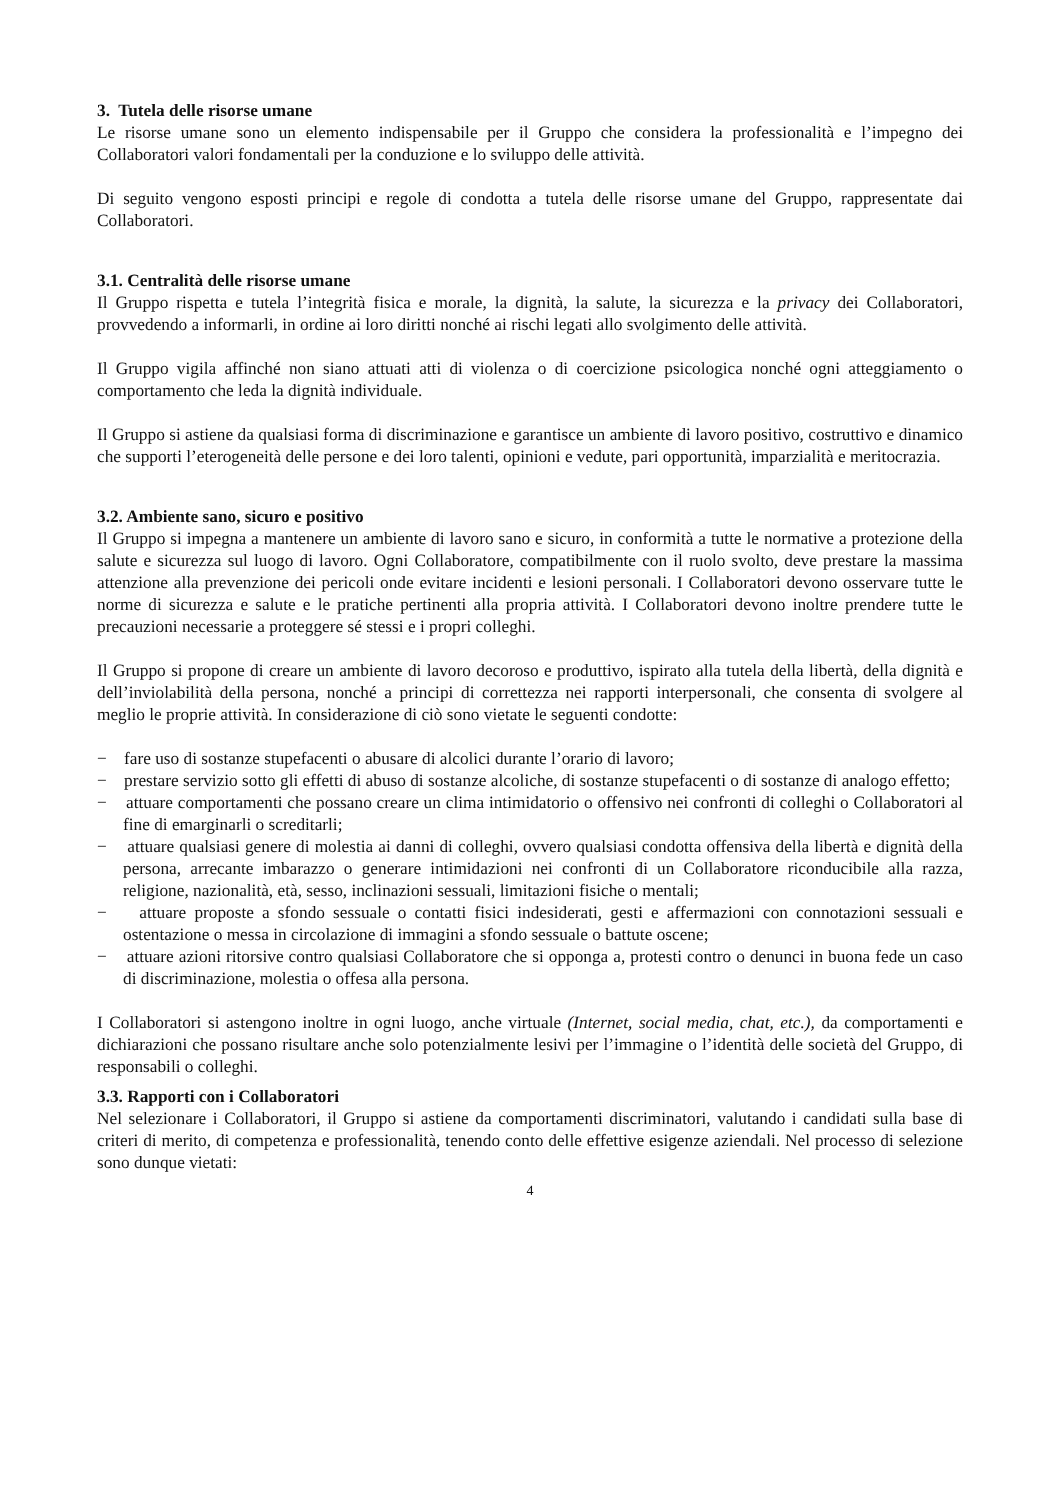3. Tutela delle risorse umane
Le risorse umane sono un elemento indispensabile per il Gruppo che considera la professionalità e l’impegno dei Collaboratori valori fondamentali per la conduzione e lo sviluppo delle attività.
Di seguito vengono esposti principi e regole di condotta a tutela delle risorse umane del Gruppo, rappresentate dai Collaboratori.
3.1. Centralità delle risorse umane
Il Gruppo rispetta e tutela l’integrità fisica e morale, la dignità, la salute, la sicurezza e la privacy dei Collaboratori, provvedendo a informarli, in ordine ai loro diritti nonché ai rischi legati allo svolgimento delle attività.
Il Gruppo vigila affinché non siano attuati atti di violenza o di coercizione psicologica nonché ogni atteggiamento o comportamento che leda la dignità individuale.
Il Gruppo si astiene da qualsiasi forma di discriminazione e garantisce un ambiente di lavoro positivo, costruttivo e dinamico che supporti l’eterogeneità delle persone e dei loro talenti, opinioni e vedute, pari opportunità, imparzialità e meritocrazia.
3.2. Ambiente sano, sicuro e positivo
Il Gruppo si impegna a mantenere un ambiente di lavoro sano e sicuro, in conformità a tutte le normative a protezione della salute e sicurezza sul luogo di lavoro. Ogni Collaboratore, compatibilmente con il ruolo svolto, deve prestare la massima attenzione alla prevenzione dei pericoli onde evitare incidenti e lesioni personali. I Collaboratori devono osservare tutte le norme di sicurezza e salute e le pratiche pertinenti alla propria attività. I Collaboratori devono inoltre prendere tutte le precauzioni necessarie a proteggere sé stessi e i propri colleghi.
Il Gruppo si propone di creare un ambiente di lavoro decoroso e produttivo, ispirato alla tutela della libertà, della dignità e dell’inviolabilità della persona, nonché a principi di correttezza nei rapporti interpersonali, che consenta di svolgere al meglio le proprie attività. In considerazione di ciò sono vietate le seguenti condotte:
− fare uso di sostanze stupefacenti o abusare di alcolici durante l’orario di lavoro;
− prestare servizio sotto gli effetti di abuso di sostanze alcoliche, di sostanze stupefacenti o di sostanze di analogo effetto;
− attuare comportamenti che possano creare un clima intimidatorio o offensivo nei confronti di colleghi o Collaboratori al fine di emarginarli o screditarli;
− attuare qualsiasi genere di molestia ai danni di colleghi, ovvero qualsiasi condotta offensiva della libertà e dignità della persona, arrecante imbarazzo o generare intimidazioni nei confronti di un Collaboratore riconducibile alla razza, religione, nazionalità, età, sesso, inclinazioni sessuali, limitazioni fisiche o mentali;
− attuare proposte a sfondo sessuale o contatti fisici indesiderati, gesti e affermazioni con connotazioni sessuali e ostentazione o messa in circolazione di immagini a sfondo sessuale o battute oscene;
− attuare azioni ritorsive contro qualsiasi Collaboratore che si opponga a, protesti contro o denunci in buona fede un caso di discriminazione, molestia o offesa alla persona.
I Collaboratori si astengono inoltre in ogni luogo, anche virtuale (Internet, social media, chat, etc.), da comportamenti e dichiarazioni che possano risultare anche solo potenzialmente lesivi per l’immagine o l’identità delle società del Gruppo, di responsabili o colleghi.
3.3. Rapporti con i Collaboratori
Nel selezionare i Collaboratori, il Gruppo si astiene da comportamenti discriminatori, valutando i candidati sulla base di criteri di merito, di competenza e professionalità, tenendo conto delle effettive esigenze aziendali. Nel processo di selezione sono dunque vietati:
4